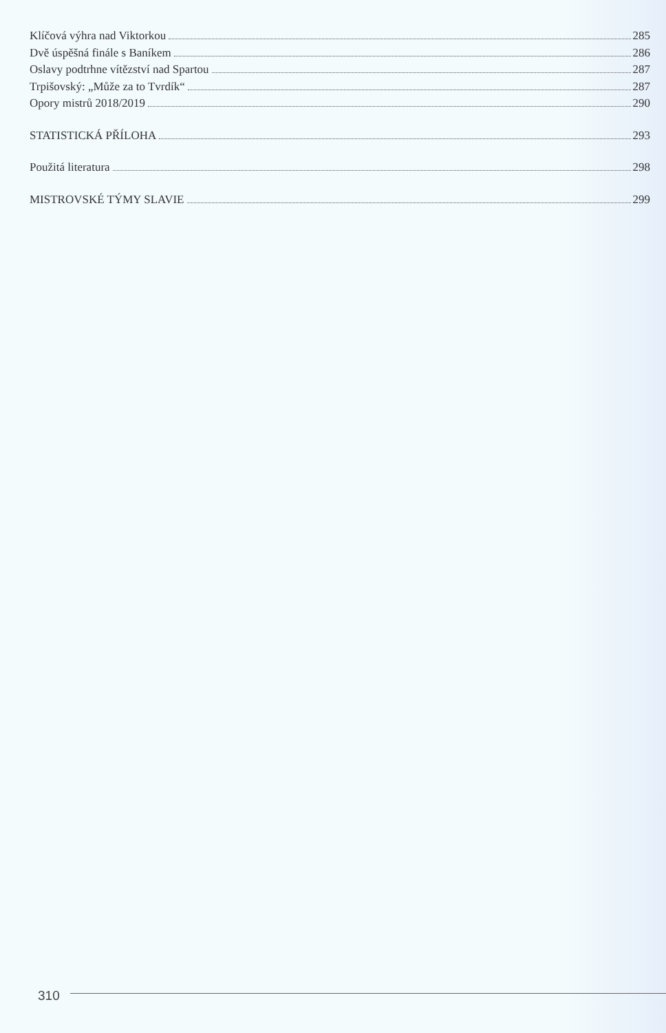Klíčová výhra nad Viktorkou 285
Dvě úspěšná finále s Baníkem 286
Oslavy podtrhne vítězství nad Spartou 287
Trpišovský: „Může za to Tvrdík“ 287
Opory mistrů 2018/2019 290
STATISTICKÁ PŘÍLOHA 293
Použitá literatura 298
MISTROVSKÉ TÝMY SLAVIE 299
310